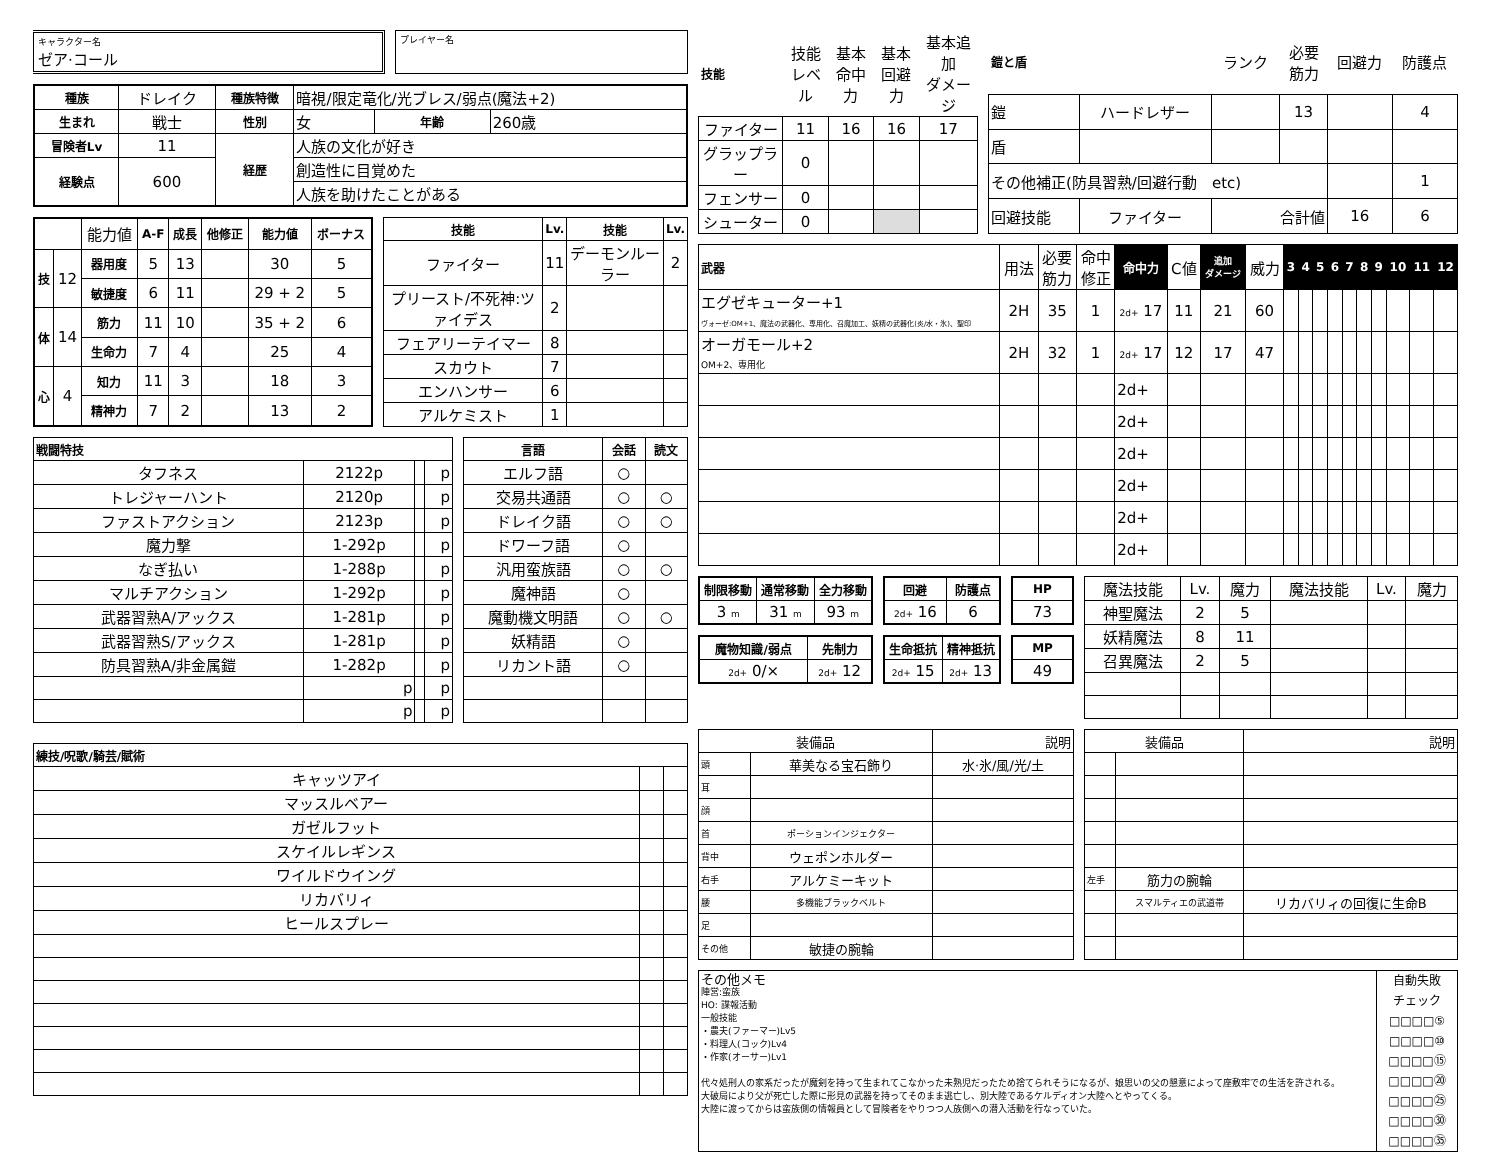キャラクター名
ゼア·コール
プレイヤー名
| 種族 | ドレイク | 種族特徴 | 暗視/限定竜化/光ブレス/弱点(魔法+2) | | |
| 生まれ | 戦士 | 性別 | 女 | 年齢 | 260歳 |
| 冒険者Lv | 11 | 経歴 | 人族の文化が好き | | |
| 経験点 | 600 | | 創造性に目覚めた | | |
| | | | 人族を助けたことがある | | |
| | | 能力値 | A-F | 成長 | 他修正 | 能力値 | ボーナス |
| 技 | 12 | 器用度 | 5 | 13 | | 30 | 5 |
| | | 敏捷度 | 6 | 11 | | 29 + 2 | 5 |
| 体 | 14 | 筋力 | 11 | 10 | | 35 + 2 | 6 |
| | | 生命力 | 7 | 4 | | 25 | 4 |
| 心 | 4 | 知力 | 11 | 3 | | 18 | 3 |
| | | 精神力 | 7 | 2 | | 13 | 2 |
| 技能 | Lv. | 技能 | Lv. |
| --- | --- | --- | --- |
| ファイター | 11 | デーモンルーラー | 2 |
| プリースト/不死神:ツァイデス | 2 | | |
| フェアリーテイマー | 8 | | |
| スカウト | 7 | | |
| エンハンサー | 6 | | |
| アルケミスト | 1 | | |
| 戦闘特技 | | | |
| --- | --- | --- | --- |
| タフネス | 2122p | | p |
| トレジャーハント | 2120p | | p |
| ファストアクション | 2123p | | p |
| 魔力撃 | 1-292p | | p |
| なぎ払い | 1-288p | | p |
| マルチアクション | 1-292p | | p |
| 武器習熟A/アックス | 1-281p | | p |
| 武器習熟S/アックス | 1-281p | | p |
| 防具習熟A/非金属鎧 | 1-282p | | p |
| | p | | p |
| | p | | p |
| 言語 | 会話 | 読文 |
| --- | --- | --- |
| エルフ語 | ○ | |
| 交易共通語 | ○ | ○ |
| ドレイク語 | ○ | ○ |
| ドワーフ語 | ○ | |
| 汎用蛮族語 | ○ | ○ |
| 魔神語 | ○ | |
| 魔動機文明語 | ○ | ○ |
| 妖精語 | ○ | |
| リカント語 | ○ | |
| 練技/呪歌/騎芸/賦術 | | |
| --- | --- | --- |
| キャッツアイ | | |
| マッスルベアー | | |
| ガゼルフット | | |
| スケイルレギンス | | |
| ワイルドウイング | | |
| リカバリィ | | |
| ヒールスプレー | | |
| 技能 | 技能 レベル | 基本 命中力 | 基本 回避力 | 基本追加 ダメージ |
| ファイター | 11 | 16 | 16 | 17 |
| グラップラー | 0 | | | |
| フェンサー | 0 | | | |
| シューター | 0 | | | |
| 鎧と盾 | | ランク | 必要 筋力 | 回避力 | 防護点 |
| 鎧 | ハードレザー | | 13 | | 4 |
| 盾 | | | | | |
| その他補正(防具習熟/回避行動 etc) | | | | | 1 |
| 回避技能 | ファイター | 合計値 | | 16 | 6 |
| 武器 | 用法 | 必要 筋力 | 命中 修正 | 命中力 | C値 | 追加 ダメージ | 威力 | 3 | 4 | 5 | 6 | 7 | 8 | 9 | 10 | 11 | 12 |
| エグゼキューター+1 ヴォーゼ:OM+1、魔法の武器化、専用化、召魔加工、妖精の武器化(炎/水・氷)、聖印 | 2H | 35 | 1 | 2d+ 17 | 11 | 21 | 60 | | | | | | | | | | |
| オーガモール+2 OM+2、専用化 | 2H | 32 | 1 | 2d+ 17 | 12 | 17 | 47 | | | | | | | | | | |
| | | | | 2d+ | | | | | | | | | | | | | |
| | | | | 2d+ | | | | | | | | | | | | | |
| | | | | 2d+ | | | | | | | | | | | | | |
| | | | | 2d+ | | | | | | | | | | | | | |
| | | | | 2d+ | | | | | | | | | | | | | |
| | | | | 2d+ | | | | | | | | | | | | | |
| 制限移動 | 通常移動 | 全力移動 |
| --- | --- | --- |
| 3 m | 31 m | 93 m |
| 回避 | 防護点 |
| --- | --- |
| 2d+ 16 | 6 |
| HP |
| --- |
| 73 |
| 魔物知識/弱点 | 先制力 |
| --- | --- |
| 2d+ 0/× | 2d+ 12 |
| 生命抵抗 | 精神抵抗 |
| --- | --- |
| 2d+ 15 | 2d+ 13 |
| MP |
| --- |
| 49 |
| 魔法技能 | Lv. | 魔力 | 魔法技能 | Lv. | 魔力 |
| 神聖魔法 | 2 | 5 | | | |
| 妖精魔法 | 8 | 11 | | | |
| 召異魔法 | 2 | 5 | | | |
| 装備品 | | 説明 |
| 頭 | 華美なる宝石飾り | 水·氷/風/光/土 |
| 耳 | | |
| 顔 | | |
| 首 | ポーションインジェクター | |
| 背中 | ウェポンホルダー | |
| 右手 | アルケミーキット | |
| 腰 | 多機能ブラックベルト | |
| 足 | | |
| その他 | 敏捷の腕輪 | |
| 装備品 | | 説明 |
| 左手 | 筋力の腕輪 | |
| | スマルティエの武道帯 | リカバリィの回復に生命B |
その他メモ
陣営:蛮族
HO: 諜報活動
一般技能
・農夫(ファーマー)Lv5
・料理人(コック)Lv4
・作家(オーサー)Lv1
代々処刑人の家系だったが魔剣を持って生まれてこなかった未熟児だったため捨てられそうになるが、娘思いの父の懇意によって座敷牢での生活を許される。
大破局により父が死亡した際に形見の武器を持ってそのまま逃亡し、別大陸であるケルディオン大陸へとやってくる。
大陸に渡ってからは蛮族側の情報員として冒険者をやりつつ人族側への潜入活動を行なっていた。
自動失敗
チェック
□□□□⑤
□□□□⑩
□□□□⑮
□□□□⑳
□□□□㉕
□□□□㉚
□□□□㉟